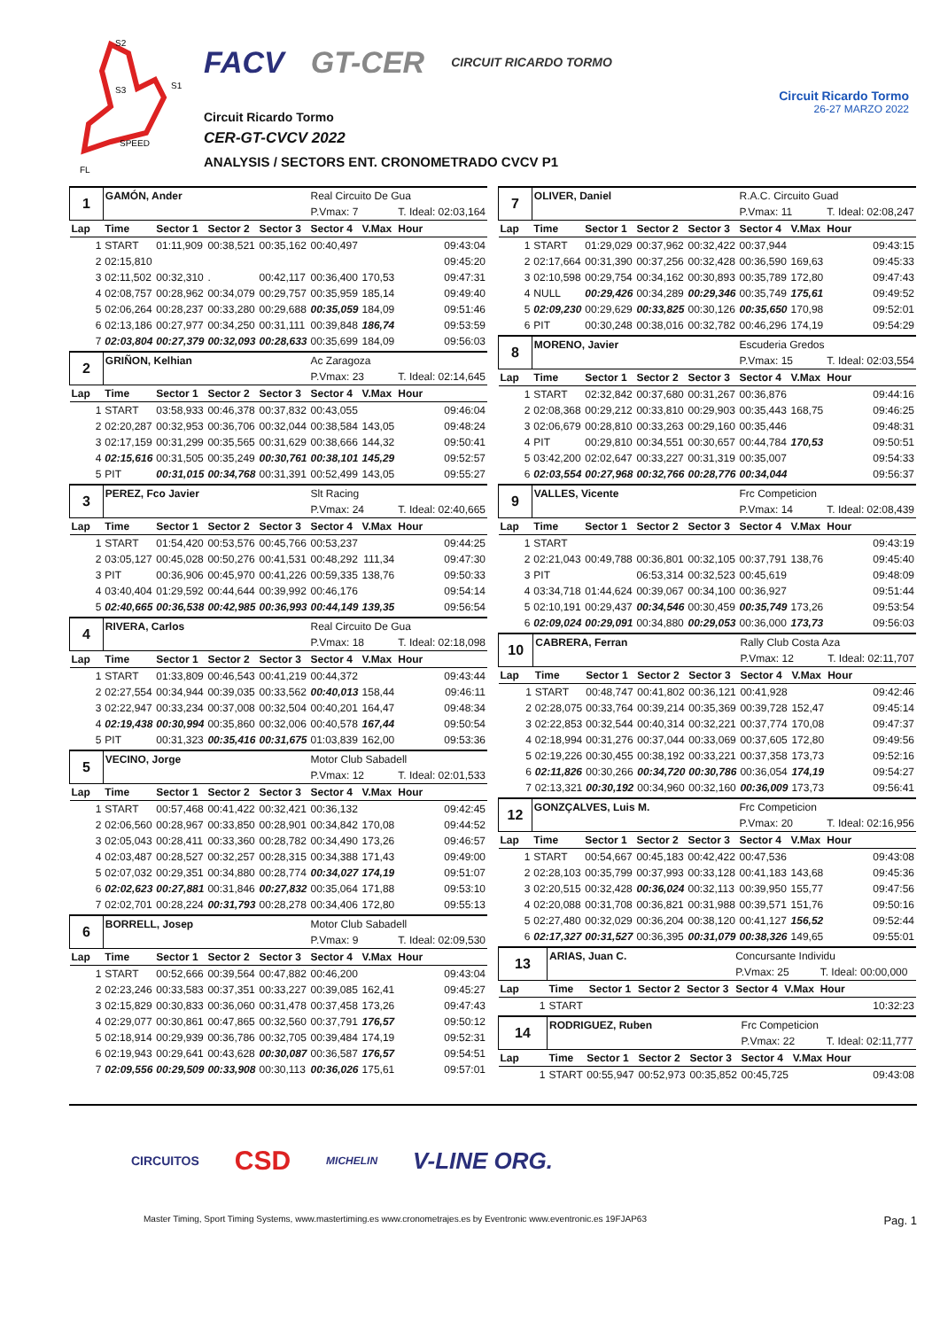S2
S3
S1
SPEED
FL
FACV GT-CER CIRCUIT RICARDO TORMO
Circuit Ricardo Tormo
Circuit Ricardo Tormo
26-27 MARZO 2022
CER-GT-CVCV 2022
ANALYSIS / SECTORS ENT. CRONOMETRADO CVCV P1
| 1 | GAMÓN, Ander | | | | Real Circuito De Gua | | |
| | | | | | P.Vmax: 7 | | T. Ideal: 02:03,164 |
| Lap | Time | Sector 1 | Sector 2 | Sector 3 | Sector 4 | V.Max | Hour |
| 1 | START | 01:11,909 | 00:38,521 | 00:35,162 | 00:40,497 | | 09:43:04 |
| 2 | 02:15,810 | | | | | | 09:45:20 |
| 3 | 02:11,502 | 00:32,310 | . | 00:42,117 | 00:36,400 | 170,53 | 09:47:31 |
| 4 | 02:08,757 | 00:28,962 | 00:34,079 | 00:29,757 | 00:35,959 | 185,14 | 09:49:40 |
| 5 | 02:06,264 | 00:28,237 | 00:33,280 | 00:29,688 | 00:35,059 | 184,09 | 09:51:46 |
| 6 | 02:13,186 | 00:27,977 | 00:34,250 | 00:31,111 | 00:39,848 | 186,74 | 09:53:59 |
| 7 | 02:03,804 | 00:27,379 | 00:32,093 | 00:28,633 | 00:35,699 | 184,09 | 09:56:03 |
| 2 | GRIÑON, Kelhian | | | | Ac Zaragoza | | |
| | | | | | P.Vmax: 23 | | T. Ideal: 02:14,645 |
| Lap | Time | Sector 1 | Sector 2 | Sector 3 | Sector 4 | V.Max | Hour |
| 1 | START | 03:58,933 | 00:46,378 | 00:37,832 | 00:43,055 | | 09:46:04 |
| 2 | 02:20,287 | 00:32,953 | 00:36,706 | 00:32,044 | 00:38,584 | 143,05 | 09:48:24 |
| 3 | 02:17,159 | 00:31,299 | 00:35,565 | 00:31,629 | 00:38,666 | 144,32 | 09:50:41 |
| 4 | 02:15,616 | 00:31,505 | 00:35,249 | 00:30,761 | 00:38,101 | 145,29 | 09:52:57 |
| 5 | PIT | 00:31,015 | 00:34,768 | 00:31,391 | 00:52,499 | 143,05 | 09:55:27 |
| 3 | PEREZ, Fco Javier | | | | Slt Racing | | |
| | | | | | P.Vmax: 24 | | T. Ideal: 02:40,665 |
| Lap | Time | Sector 1 | Sector 2 | Sector 3 | Sector 4 | V.Max | Hour |
| 1 | START | 01:54,420 | 00:53,576 | 00:45,766 | 00:53,237 | | 09:44:25 |
| 2 | 03:05,127 | 00:45,028 | 00:50,276 | 00:41,531 | 00:48,292 | 111,34 | 09:47:30 |
| 3 | PIT | 00:36,906 | 00:45,970 | 00:41,226 | 00:59,335 | 138,76 | 09:50:33 |
| 4 | 03:40,404 | 01:29,592 | 00:44,644 | 00:39,992 | 00:46,176 | | 09:54:14 |
| 5 | 02:40,665 | 00:36,538 | 00:42,985 | 00:36,993 | 00:44,149 | 139,35 | 09:56:54 |
| 4 | RIVERA, Carlos | | | | Real Circuito De Gua | | |
| | | | | | P.Vmax: 18 | | T. Ideal: 02:18,098 |
| Lap | Time | Sector 1 | Sector 2 | Sector 3 | Sector 4 | V.Max | Hour |
| 1 | START | 01:33,809 | 00:46,543 | 00:41,219 | 00:44,372 | | 09:43:44 |
| 2 | 02:27,554 | 00:34,944 | 00:39,035 | 00:33,562 | 00:40,013 | 158,44 | 09:46:11 |
| 3 | 02:22,947 | 00:33,234 | 00:37,008 | 00:32,504 | 00:40,201 | 164,47 | 09:48:34 |
| 4 | 02:19,438 | 00:30,994 | 00:35,860 | 00:32,006 | 00:40,578 | 167,44 | 09:50:54 |
| 5 | PIT | 00:31,323 | 00:35,416 | 00:31,675 | 01:03,839 | 162,00 | 09:53:36 |
| 5 | VECINO, Jorge | | | | Motor Club Sabadell | | |
| | | | | | P.Vmax: 12 | | T. Ideal: 02:01,533 |
| Lap | Time | Sector 1 | Sector 2 | Sector 3 | Sector 4 | V.Max | Hour |
| 1 | START | 00:57,468 | 00:41,422 | 00:32,421 | 00:36,132 | | 09:42:45 |
| 2 | 02:06,560 | 00:28,967 | 00:33,850 | 00:28,901 | 00:34,842 | 170,08 | 09:44:52 |
| 3 | 02:05,043 | 00:28,411 | 00:33,360 | 00:28,782 | 00:34,490 | 173,26 | 09:46:57 |
| 4 | 02:03,487 | 00:28,527 | 00:32,257 | 00:28,315 | 00:34,388 | 171,43 | 09:49:00 |
| 5 | 02:07,032 | 00:29,351 | 00:34,880 | 00:28,774 | 00:34,027 | 174,19 | 09:51:07 |
| 6 | 02:02,623 | 00:27,881 | 00:31,846 | 00:27,832 | 00:35,064 | 171,88 | 09:53:10 |
| 7 | 02:02,701 | 00:28,224 | 00:31,793 | 00:28,278 | 00:34,406 | 172,80 | 09:55:13 |
| 6 | BORRELL, Josep | | | | Motor Club Sabadell | | |
| | | | | | P.Vmax: 9 | | T. Ideal: 02:09,530 |
| Lap | Time | Sector 1 | Sector 2 | Sector 3 | Sector 4 | V.Max | Hour |
| 1 | START | 00:52,666 | 00:39,564 | 00:47,882 | 00:46,200 | | 09:43:04 |
| 2 | 02:23,246 | 00:33,583 | 00:37,351 | 00:33,227 | 00:39,085 | 162,41 | 09:45:27 |
| 3 | 02:15,829 | 00:30,833 | 00:36,060 | 00:31,478 | 00:37,458 | 173,26 | 09:47:43 |
| 4 | 02:29,077 | 00:30,861 | 00:47,865 | 00:32,560 | 00:37,791 | 176,57 | 09:50:12 |
| 5 | 02:18,914 | 00:29,939 | 00:36,786 | 00:32,705 | 00:39,484 | 174,19 | 09:52:31 |
| 6 | 02:19,943 | 00:29,641 | 00:43,628 | 00:30,087 | 00:36,587 | 176,57 | 09:54:51 |
| 7 | 02:09,556 | 00:29,509 | 00:33,908 | 00:30,113 | 00:36,026 | 175,61 | 09:57:01 |
| 7 | OLIVER, Daniel | | | | R.A.C. Circuito Guad | | |
| | | | | | P.Vmax: 11 | | T. Ideal: 02:08,247 |
| Lap | Time | Sector 1 | Sector 2 | Sector 3 | Sector 4 | V.Max | Hour |
| 1 | START | 01:29,029 | 00:37,962 | 00:32,422 | 00:37,944 | | 09:43:15 |
| 2 | 02:17,664 | 00:31,390 | 00:37,256 | 00:32,428 | 00:36,590 | 169,63 | 09:45:33 |
| 3 | 02:10,598 | 00:29,754 | 00:34,162 | 00:30,893 | 00:35,789 | 172,80 | 09:47:43 |
| 4 | NULL | 00:29,426 | 00:34,289 | 00:29,346 | 00:35,749 | 175,61 | 09:49:52 |
| 5 | 02:09,230 | 00:29,629 | 00:33,825 | 00:30,126 | 00:35,650 | 170,98 | 09:52:01 |
| 6 | PIT | 00:30,248 | 00:38,016 | 00:32,782 | 00:46,296 | 174,19 | 09:54:29 |
| 8 | MORENO, Javier | | | | Escuderia Gredos | | |
| | | | | | P.Vmax: 15 | | T. Ideal: 02:03,554 |
| Lap | Time | Sector 1 | Sector 2 | Sector 3 | Sector 4 | V.Max | Hour |
| 1 | START | 02:32,842 | 00:37,680 | 00:31,267 | 00:36,876 | | 09:44:16 |
| 2 | 02:08,368 | 00:29,212 | 00:33,810 | 00:29,903 | 00:35,443 | 168,75 | 09:46:25 |
| 3 | 02:06,679 | 00:28,810 | 00:33,263 | 00:29,160 | 00:35,446 | | 09:48:31 |
| 4 | PIT | 00:29,810 | 00:34,551 | 00:30,657 | 00:44,784 | 170,53 | 09:50:51 |
| 5 | 03:42,200 | 02:02,647 | 00:33,227 | 00:31,319 | 00:35,007 | | 09:54:33 |
| 6 | 02:03,554 | 00:27,968 | 00:32,766 | 00:28,776 | 00:34,044 | | 09:56:37 |
| 9 | VALLES, Vicente | | | | Frc Competicion | | |
| | | | | | P.Vmax: 14 | | T. Ideal: 02:08,439 |
| Lap | Time | Sector 1 | Sector 2 | Sector 3 | Sector 4 | V.Max | Hour |
| 1 | START | | | | | | 09:43:19 |
| 2 | 02:21,043 | 00:49,788 | 00:36,801 | 00:32,105 | 00:37,791 | 138,76 | 09:45:40 |
| 3 | PIT | | 06:53,314 | 00:32,523 | 00:45,619 | | 09:48:09 |
| 4 | 03:34,718 | 01:44,624 | 00:39,067 | 00:34,100 | 00:36,927 | | 09:51:44 |
| 5 | 02:10,191 | 00:29,437 | 00:34,546 | 00:30,459 | 00:35,749 | 173,26 | 09:53:54 |
| 6 | 02:09,024 | 00:29,091 | 00:34,880 | 00:29,053 | 00:36,000 | 173,73 | 09:56:03 |
| 10 | CABRERA, Ferran | | | | Rally Club Costa Aza | | |
| | | | | | P.Vmax: 12 | | T. Ideal: 02:11,707 |
| Lap | Time | Sector 1 | Sector 2 | Sector 3 | Sector 4 | V.Max | Hour |
| 1 | START | 00:48,747 | 00:41,802 | 00:36,121 | 00:41,928 | | 09:42:46 |
| 2 | 02:28,075 | 00:33,764 | 00:39,214 | 00:35,369 | 00:39,728 | 152,47 | 09:45:14 |
| 3 | 02:22,853 | 00:32,544 | 00:40,314 | 00:32,221 | 00:37,774 | 170,08 | 09:47:37 |
| 4 | 02:18,994 | 00:31,276 | 00:37,044 | 00:33,069 | 00:37,605 | 172,80 | 09:49:56 |
| 5 | 02:19,226 | 00:30,455 | 00:38,192 | 00:33,221 | 00:37,358 | 173,73 | 09:52:16 |
| 6 | 02:11,826 | 00:30,266 | 00:34,720 | 00:30,786 | 00:36,054 | 174,19 | 09:54:27 |
| 7 | 02:13,321 | 00:30,192 | 00:34,960 | 00:32,160 | 00:36,009 | 173,73 | 09:56:41 |
| 12 | GONZÇALVES, Luis M. | | | | Frc Competicion | | |
| | | | | | P.Vmax: 20 | | T. Ideal: 02:16,956 |
| Lap | Time | Sector 1 | Sector 2 | Sector 3 | Sector 4 | V.Max | Hour |
| 1 | START | 00:54,667 | 00:45,183 | 00:42,422 | 00:47,536 | | 09:43:08 |
| 2 | 02:28,103 | 00:35,799 | 00:37,993 | 00:33,128 | 00:41,183 | 143,68 | 09:45:36 |
| 3 | 02:20,515 | 00:32,428 | 00:36,024 | 00:32,113 | 00:39,950 | 155,77 | 09:47:56 |
| 4 | 02:20,088 | 00:31,708 | 00:36,821 | 00:31,988 | 00:39,571 | 151,76 | 09:50:16 |
| 5 | 02:27,480 | 00:32,029 | 00:36,204 | 00:38,120 | 00:41,127 | 156,52 | 09:52:44 |
| 6 | 02:17,327 | 00:31,527 | 00:36,395 | 00:31,079 | 00:38,326 | 149,65 | 09:55:01 |
| 13 | ARIAS, Juan C. | | | | Concursante Individu | | |
| | | | | | P.Vmax: 25 | | T. Ideal: 00:00,000 |
| Lap | Time | Sector 1 | Sector 2 | Sector 3 | Sector 4 | V.Max | Hour |
| 1 | START | | | | | | 10:32:23 |
| 14 | RODRIGUEZ, Ruben | | | | Frc Competicion | | |
| | | | | | P.Vmax: 22 | | T. Ideal: 02:11,777 |
| Lap | Time | Sector 1 | Sector 2 | Sector 3 | Sector 4 | V.Max | Hour |
| 1 | START | 00:55,947 | 00:52,973 | 00:35,852 | 00:45,725 | | 09:43:08 |
CIRCUITOS CSD MICHELIN V-LINE ORG.
Master Timing, Sport Timing Systems, www.mastertiming.es www.cronometrajes.es by Eventronic www.eventronic.es 19FJAP63 Pag. 1